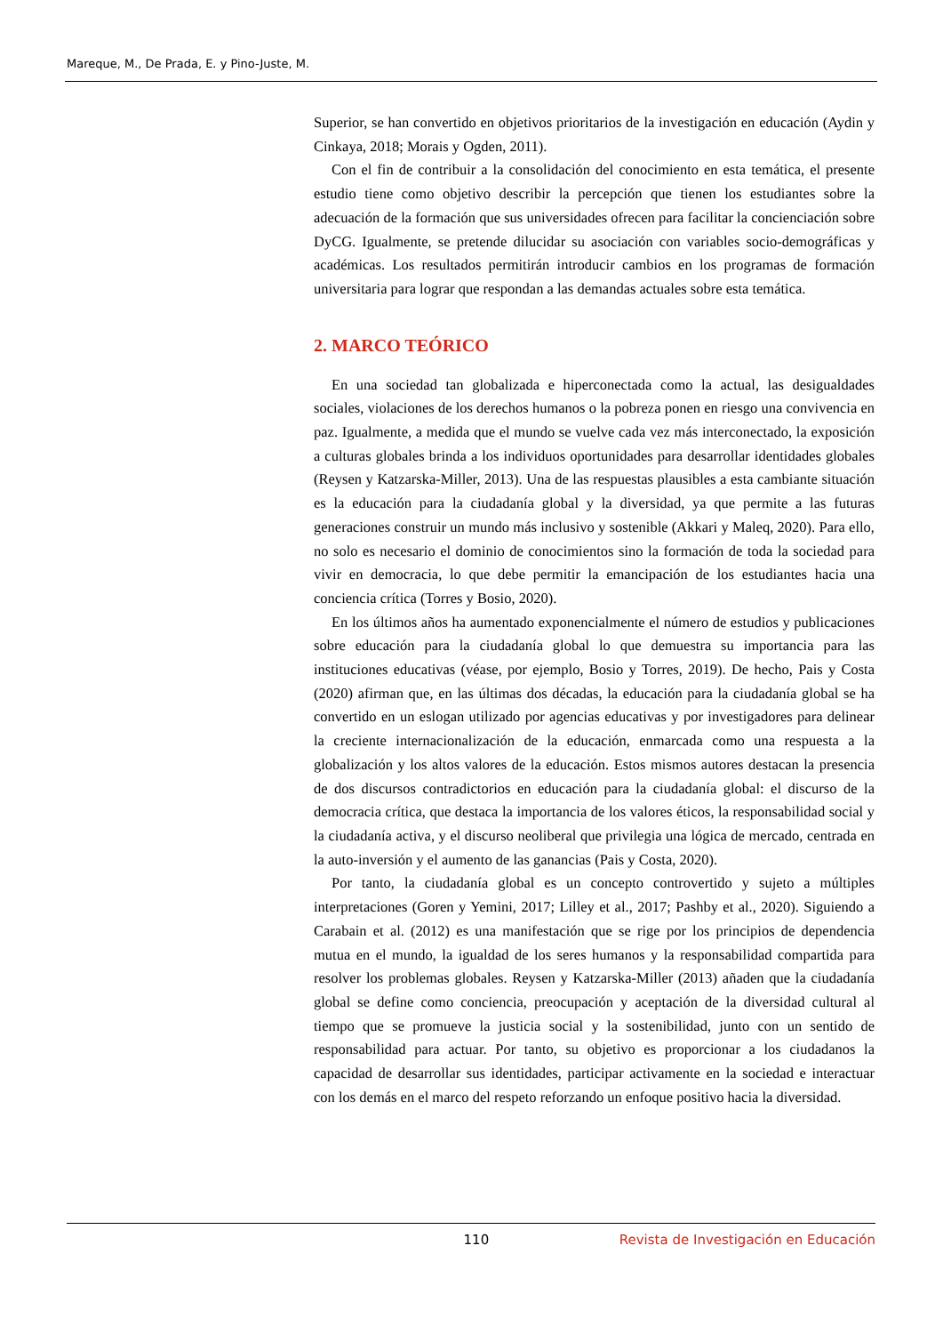Mareque, M., De Prada, E. y Pino-Juste, M.
Superior, se han convertido en objetivos prioritarios de la investigación en educación (Aydin y Cinkaya, 2018; Morais y Ogden, 2011).
Con el fin de contribuir a la consolidación del conocimiento en esta temática, el presente estudio tiene como objetivo describir la percepción que tienen los estudiantes sobre la adecuación de la formación que sus universidades ofrecen para facilitar la concienciación sobre DyCG. Igualmente, se pretende dilucidar su asociación con variables socio-demográficas y académicas. Los resultados permitirán introducir cambios en los programas de formación universitaria para lograr que respondan a las demandas actuales sobre esta temática.
2. MARCO TEÓRICO
En una sociedad tan globalizada e hiperconectada como la actual, las desigualdades sociales, violaciones de los derechos humanos o la pobreza ponen en riesgo una convivencia en paz. Igualmente, a medida que el mundo se vuelve cada vez más interconectado, la exposición a culturas globales brinda a los individuos oportunidades para desarrollar identidades globales (Reysen y Katzarska-Miller, 2013). Una de las respuestas plausibles a esta cambiante situación es la educación para la ciudadanía global y la diversidad, ya que permite a las futuras generaciones construir un mundo más inclusivo y sostenible (Akkari y Maleq, 2020). Para ello, no solo es necesario el dominio de conocimientos sino la formación de toda la sociedad para vivir en democracia, lo que debe permitir la emancipación de los estudiantes hacia una conciencia crítica (Torres y Bosio, 2020).
En los últimos años ha aumentado exponencialmente el número de estudios y publicaciones sobre educación para la ciudadanía global lo que demuestra su importancia para las instituciones educativas (véase, por ejemplo, Bosio y Torres, 2019). De hecho, Pais y Costa (2020) afirman que, en las últimas dos décadas, la educación para la ciudadanía global se ha convertido en un eslogan utilizado por agencias educativas y por investigadores para delinear la creciente internacionalización de la educación, enmarcada como una respuesta a la globalización y los altos valores de la educación. Estos mismos autores destacan la presencia de dos discursos contradictorios en educación para la ciudadanía global: el discurso de la democracia crítica, que destaca la importancia de los valores éticos, la responsabilidad social y la ciudadanía activa, y el discurso neoliberal que privilegia una lógica de mercado, centrada en la auto-inversión y el aumento de las ganancias (Pais y Costa, 2020).
Por tanto, la ciudadanía global es un concepto controvertido y sujeto a múltiples interpretaciones (Goren y Yemini, 2017; Lilley et al., 2017; Pashby et al., 2020). Siguiendo a Carabain et al. (2012) es una manifestación que se rige por los principios de dependencia mutua en el mundo, la igualdad de los seres humanos y la responsabilidad compartida para resolver los problemas globales. Reysen y Katzarska-Miller (2013) añaden que la ciudadanía global se define como conciencia, preocupación y aceptación de la diversidad cultural al tiempo que se promueve la justicia social y la sostenibilidad, junto con un sentido de responsabilidad para actuar. Por tanto, su objetivo es proporcionar a los ciudadanos la capacidad de desarrollar sus identidades, participar activamente en la sociedad e interactuar con los demás en el marco del respeto reforzando un enfoque positivo hacia la diversidad.
110 Revista de Investigación en Educación